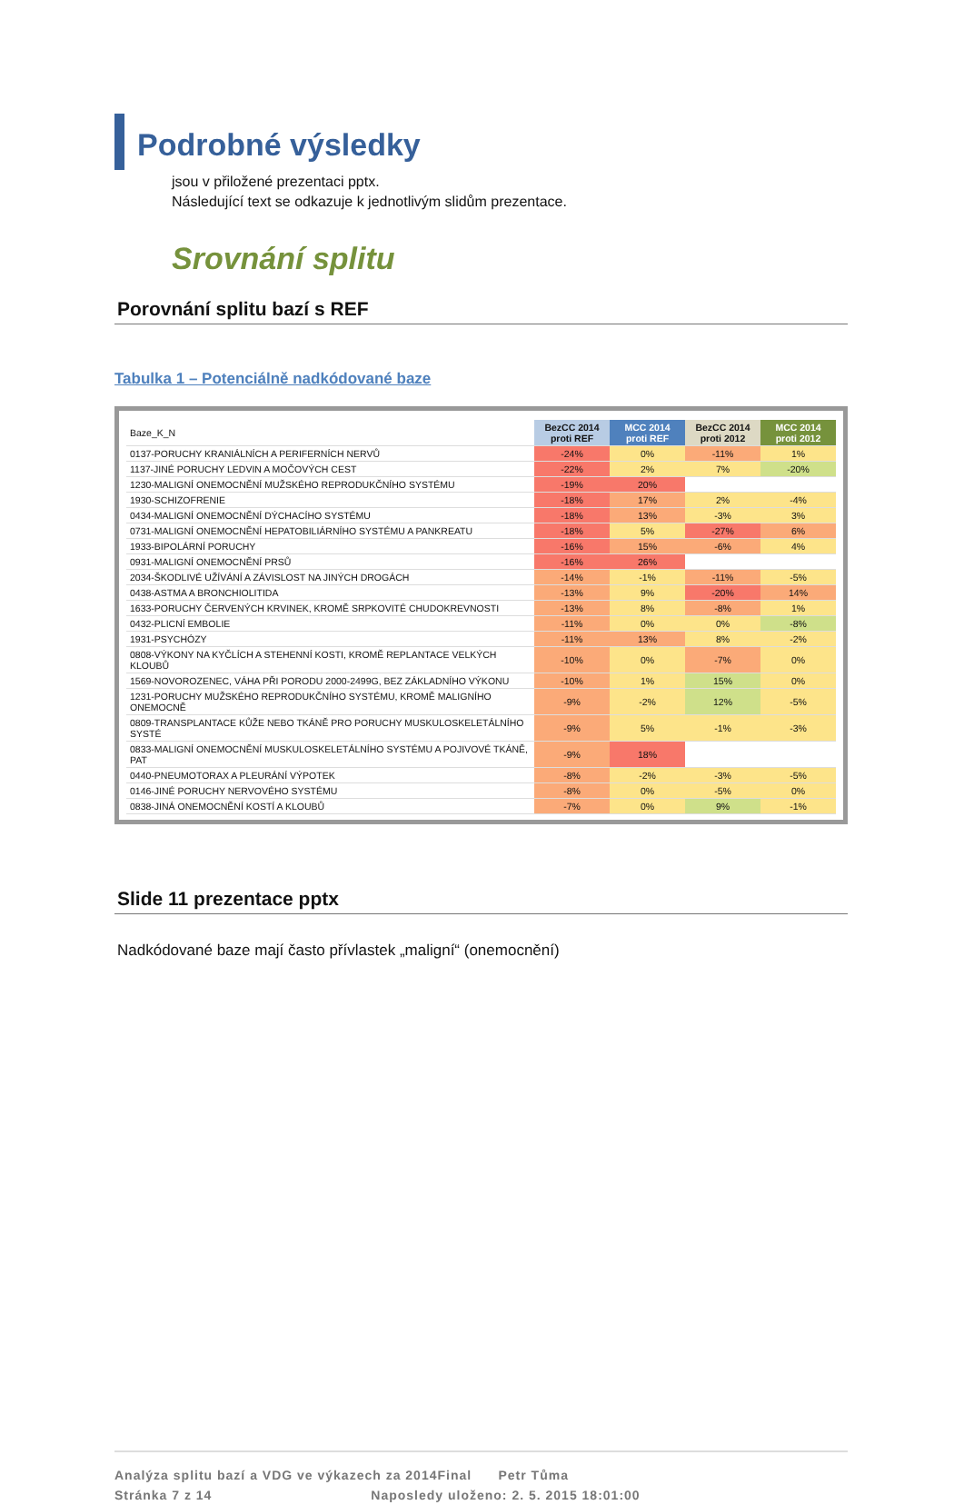Podrobné výsledky
jsou v přiložené prezentaci pptx.
Následující text se odkazuje k jednotlivým slidům prezentace.
Srovnání splitu
Porovnání splitu bazí s REF
Tabulka 1 – Potenciálně nadkódované baze
| Baze_K_N | BezCC 2014 proti REF | MCC 2014 proti REF | BezCC 2014 proti 2012 | MCC 2014 proti 2012 |
| --- | --- | --- | --- | --- |
| 0137-PORUCHY KRANIÁLNÍCH A PERIFERNÍCH NERVŮ | -24% | 0% | -11% | 1% |
| 1137-JINÉ PORUCHY LEDVIN A MOČOVÝCH CEST | -22% | 2% | 7% | -20% |
| 1230-MALIGNÍ ONEMOCNĚNÍ MUŽSKÉHO REPRODUKČNÍHO SYSTÉMU | -19% | 20% | | |
| 1930-SCHIZOFRENIE | -18% | 17% | 2% | -4% |
| 0434-MALIGNÍ ONEMOCNĚNÍ DÝCHACÍHO SYSTÉMU | -18% | 13% | -3% | 3% |
| 0731-MALIGNÍ ONEMOCNĚNÍ HEPATOBILIÁRNÍHO SYSTÉMU A PANKREATU | -18% | 5% | -27% | 6% |
| 1933-BIPOLÁRNÍ PORUCHY | -16% | 15% | -6% | 4% |
| 0931-MALIGNÍ ONEMOCNĚNÍ PRSŮ | -16% | 26% | | |
| 2034-ŠKODLIVÉ UŽÍVÁNÍ A ZÁVISLOST NA JINÝCH DROGÁCH | -14% | -1% | -11% | -5% |
| 0438-ASTMA A BRONCHIOLITIDA | -13% | 9% | -20% | 14% |
| 1633-PORUCHY ČERVENÝCH KRVINEK, KROMĚ SRPKOVITÉ CHUDOKREVNOSTI | -13% | 8% | -8% | 1% |
| 0432-PLICNÍ EMBOLIE | -11% | 0% | 0% | -8% |
| 1931-PSYCHÓZY | -11% | 13% | 8% | -2% |
| 0808-VÝKONY NA KYČLÍCH A STEHENNÍ KOSTI, KROMĚ REPLANTACE VELKÝCH KLOUBŮ | -10% | 0% | -7% | 0% |
| 1569-NOVOROZENEC, VÁHA PŘI PORODU 2000-2499G, BEZ ZÁKLADNÍHO VÝKONU | -10% | 1% | 15% | 0% |
| 1231-PORUCHY MUŽSKÉHO REPRODUKČNÍHO SYSTÉMU, KROMĚ MALIGNÍHO ONEMOCNĚ | -9% | -2% | 12% | -5% |
| 0809-TRANSPLANTACE KŮŽE NEBO TKÁNĚ PRO PORUCHY MUSKULOSKELETÁLNÍHO SYSTÉ | -9% | 5% | -1% | -3% |
| 0833-MALIGNÍ ONEMOCNĚNÍ MUSKULOSKELETÁLNÍHO SYSTÉMU A POJIVOVÉ TKÁNĚ, PAT | -9% | 18% | | |
| 0440-PNEUMOTORAX A PLEURÁNÍ VÝPOTEK | -8% | -2% | -3% | -5% |
| 0146-JINÉ PORUCHY NERVOVÉHO SYSTÉMU | -8% | 0% | -5% | 0% |
| 0838-JINÁ ONEMOCNĚNÍ KOSTÍ A KLOUBŮ | -7% | 0% | 9% | -1% |
Slide 11 prezentace pptx
Nadkódované baze mají často přívlastek „maligní“ (onemocnění)
Analýza splitu bazí a VDG ve výkazech za 2014Final Petr Tůma
Stránka 7 z 14 Naposledy uloženo: 2. 5. 2015 18:01:00